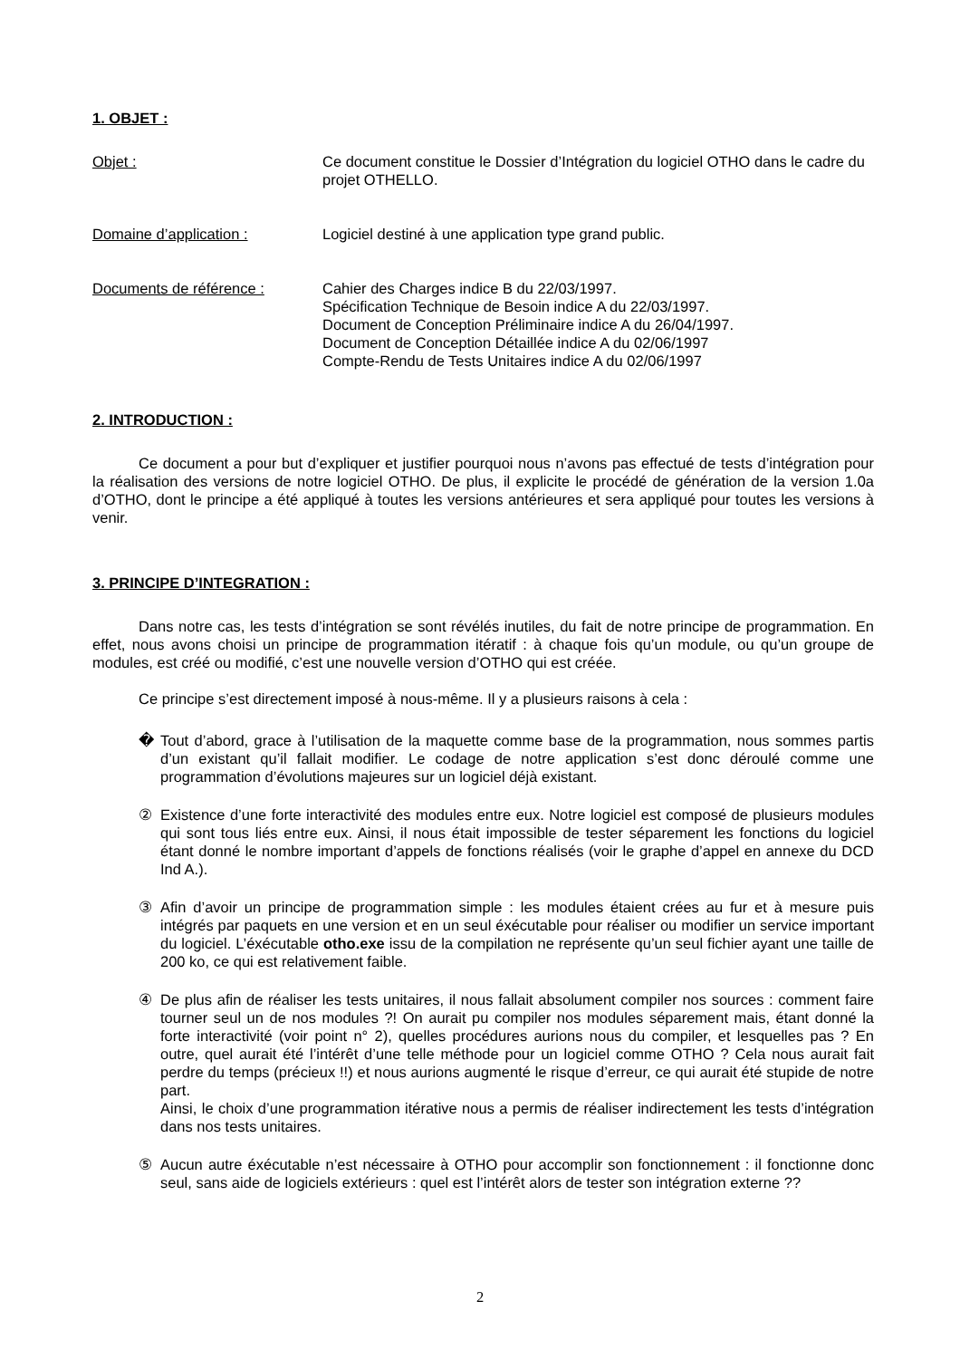1. OBJET :
Objet : Ce document constitue le Dossier d’Intégration du logiciel OTHO dans le cadre du projet OTHELLO.
Domaine d’application : Logiciel destiné à une application type grand public.
Documents de référence : Cahier des Charges indice B du 22/03/1997.
Spécification Technique de Besoin indice A du 22/03/1997.
Document de Conception Préliminaire indice A du 26/04/1997.
Document de Conception Détaillée indice A du 02/06/1997
Compte-Rendu de Tests Unitaires indice A du 02/06/1997
2. INTRODUCTION :
Ce document a pour but d’expliquer et justifier pourquoi nous n’avons pas effectué de tests d’intégration pour la réalisation des versions de notre logiciel OTHO. De plus, il explicite le procédé de génération de la version 1.0a d’OTHO, dont le principe a été appliqué à toutes les versions antérieures et sera appliqué pour toutes les versions à venir.
3. PRINCIPE D’INTEGRATION :
Dans notre cas, les tests d’intégration se sont révélés inutiles, du fait de notre principe de programmation. En effet, nous avons choisi un principe de programmation itératif : à chaque fois qu’un module, ou qu’un groupe de modules, est créé ou modifié, c’est une nouvelle version d’OTHO qui est créée.
Ce principe s’est directement imposé à nous-même. Il y a plusieurs raisons à cela :
� Tout d’abord, grace à l’utilisation de la maquette comme base de la programmation, nous sommes partis d’un existant qu’il fallait modifier. Le codage de notre application s’est donc déroulé comme une programmation d’évolutions majeures sur un logiciel déjà existant.
② Existence d’une forte interactivité des modules entre eux. Notre logiciel est composé de plusieurs modules qui sont tous liés entre eux. Ainsi, il nous était impossible de tester séparement les fonctions du logiciel étant donné le nombre important d’appels de fonctions réalisés (voir le graphe d’appel en annexe du DCD Ind A.).
③ Afin d’avoir un principe de programmation simple : les modules étaient crées au fur et à mesure puis intégrés par paquets en une version et en un seul éxécutable pour réaliser ou modifier un service important du logiciel. L’éxécutable otho.exe issu de la compilation ne représente qu’un seul fichier ayant une taille de 200 ko, ce qui est relativement faible.
④ De plus afin de réaliser les tests unitaires, il nous fallait absolument compiler nos sources : comment faire tourner seul un de nos modules ?! On aurait pu compiler nos modules séparement mais, étant donné la forte interactivité (voir point n° 2), quelles procédures aurions nous du compiler, et lesquelles pas ? En outre, quel aurait été l’intérêt d’une telle méthode pour un logiciel comme OTHO ? Cela nous aurait fait perdre du temps (précieux !!) et nous aurions augmenté le risque d’erreur, ce qui aurait été stupide de notre part.
Ainsi, le choix d’une programmation itérative nous a permis de réaliser indirectement les tests d’intégration dans nos tests unitaires.
⑤ Aucun autre éxécutable n’est nécessaire à OTHO pour accomplir son fonctionnement : il fonctionne donc seul, sans aide de logiciels extérieurs : quel est l’intérêt alors de tester son intégration externe ??
2